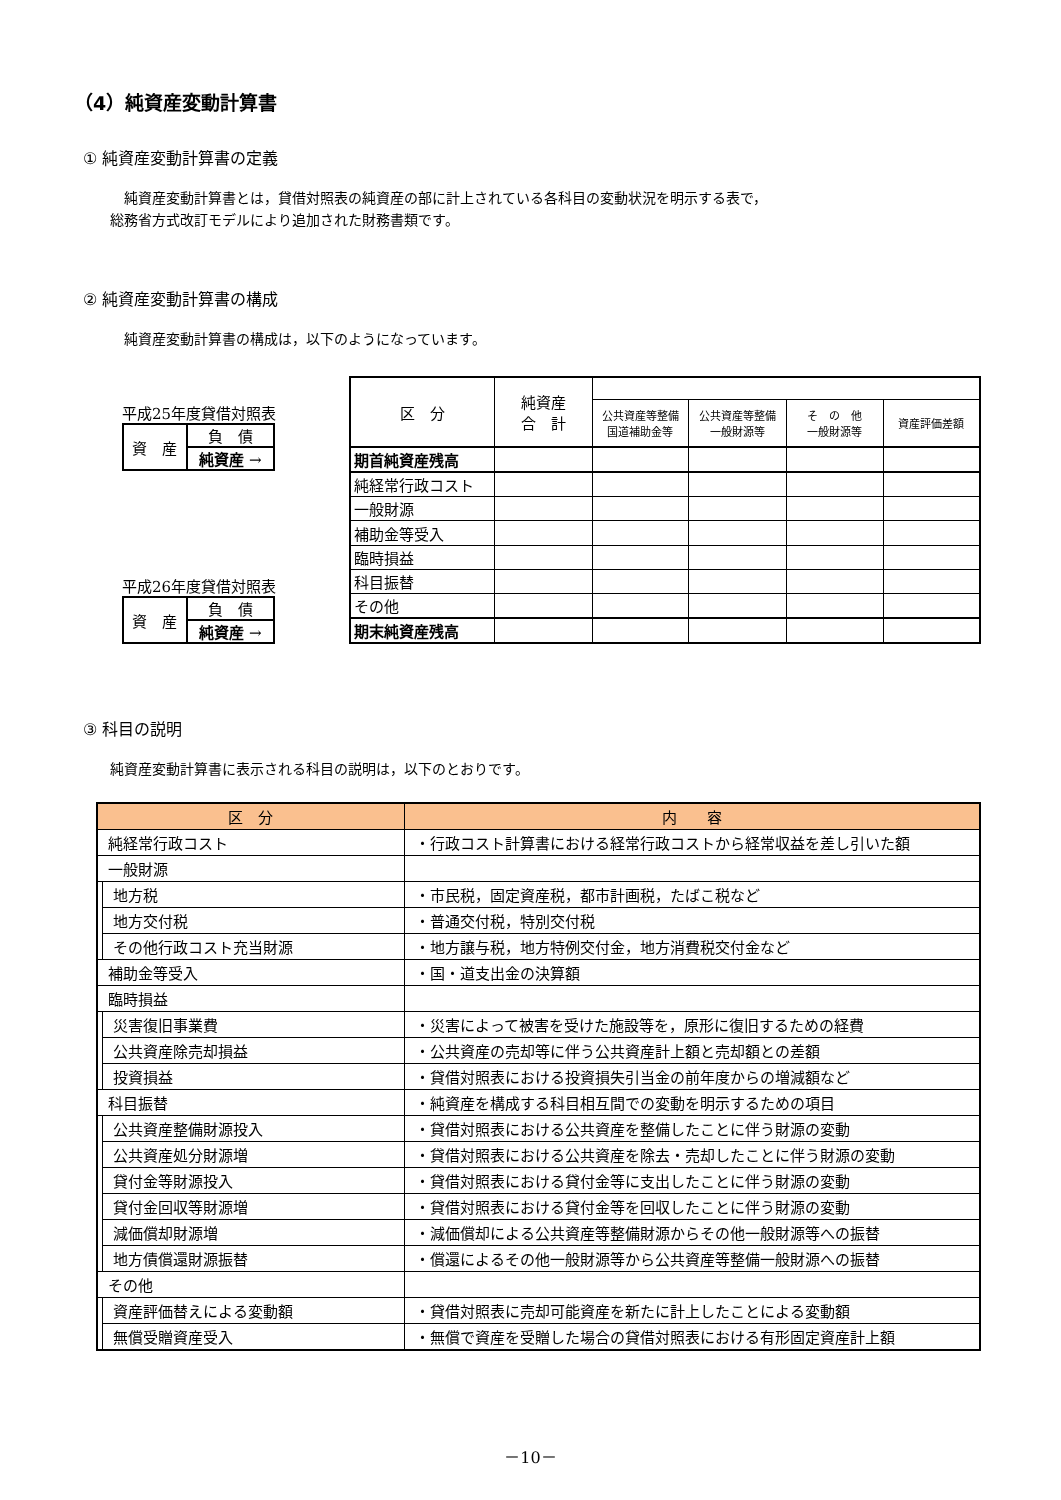（4）純資産変動計算書
① 純資産変動計算書の定義
　純資産変動計算書とは，貸借対照表の純資産の部に計上されている各科目の変動状況を明示する表で，
総務省方式改訂モデルにより追加された財務書類です。
② 純資産変動計算書の構成
　純資産変動計算書の構成は，以下のようになっています。
平成25年度貸借対照表
| 資 産 | 負 債 |
| | 純資産 → |
平成26年度貸借対照表
| 資 産 | 負 債 |
| | 純資産 → |
| 区 分 | 純資産 合 計 | | | | |
| --- | --- | --- | --- | --- | --- |
| | | 公共資産等整備 国道補助金等 | 公共資産等整備 一般財源等 | そ の 他 一般財源等 | 資産評価差額 |
| 期首純資産残高 | | | | | |
| 純経常行政コスト | | | | | |
| 一般財源 | | | | | |
| 補助金等受入 | | | | | |
| 臨時損益 | | | | | |
| 科目振替 | | | | | |
| その他 | | | | | |
| 期末純資産残高 | | | | | |
③ 科目の説明
純資産変動計算書に表示される科目の説明は，以下のとおりです。
| 区 分 | | 内 容 |
| --- | --- | --- |
| 純経常行政コスト | | ・行政コスト計算書における経常行政コストから経常収益を差し引いた額 |
| 一般財源 | | |
| | 地方税 | ・市民税，固定資産税，都市計画税，たばこ税など |
| | 地方交付税 | ・普通交付税，特別交付税 |
| | その他行政コスト充当財源 | ・地方譲与税，地方特例交付金，地方消費税交付金など |
| 補助金等受入 | | ・国・道支出金の決算額 |
| 臨時損益 | | |
| | 災害復旧事業費 | ・災害によって被害を受けた施設等を，原形に復旧するための経費 |
| | 公共資産除売却損益 | ・公共資産の売却等に伴う公共資産計上額と売却額との差額 |
| | 投資損益 | ・貸借対照表における投資損失引当金の前年度からの増減額など |
| 科目振替 | | ・純資産を構成する科目相互間での変動を明示するための項目 |
| | 公共資産整備財源投入 | ・貸借対照表における公共資産を整備したことに伴う財源の変動 |
| | 公共資産処分財源増 | ・貸借対照表における公共資産を除去・売却したことに伴う財源の変動 |
| | 貸付金等財源投入 | ・貸借対照表における貸付金等に支出したことに伴う財源の変動 |
| | 貸付金回収等財源増 | ・貸借対照表における貸付金等を回収したことに伴う財源の変動 |
| | 減価償却財源増 | ・減価償却による公共資産等整備財源からその他一般財源等への振替 |
| | 地方債償還財源振替 | ・償還によるその他一般財源等から公共資産等整備一般財源への振替 |
| その他 | | |
| | 資産評価替えによる変動額 | ・貸借対照表に売却可能資産を新たに計上したことによる変動額 |
| | 無償受贈資産受入 | ・無償で資産を受贈した場合の貸借対照表における有形固定資産計上額 |
－10－